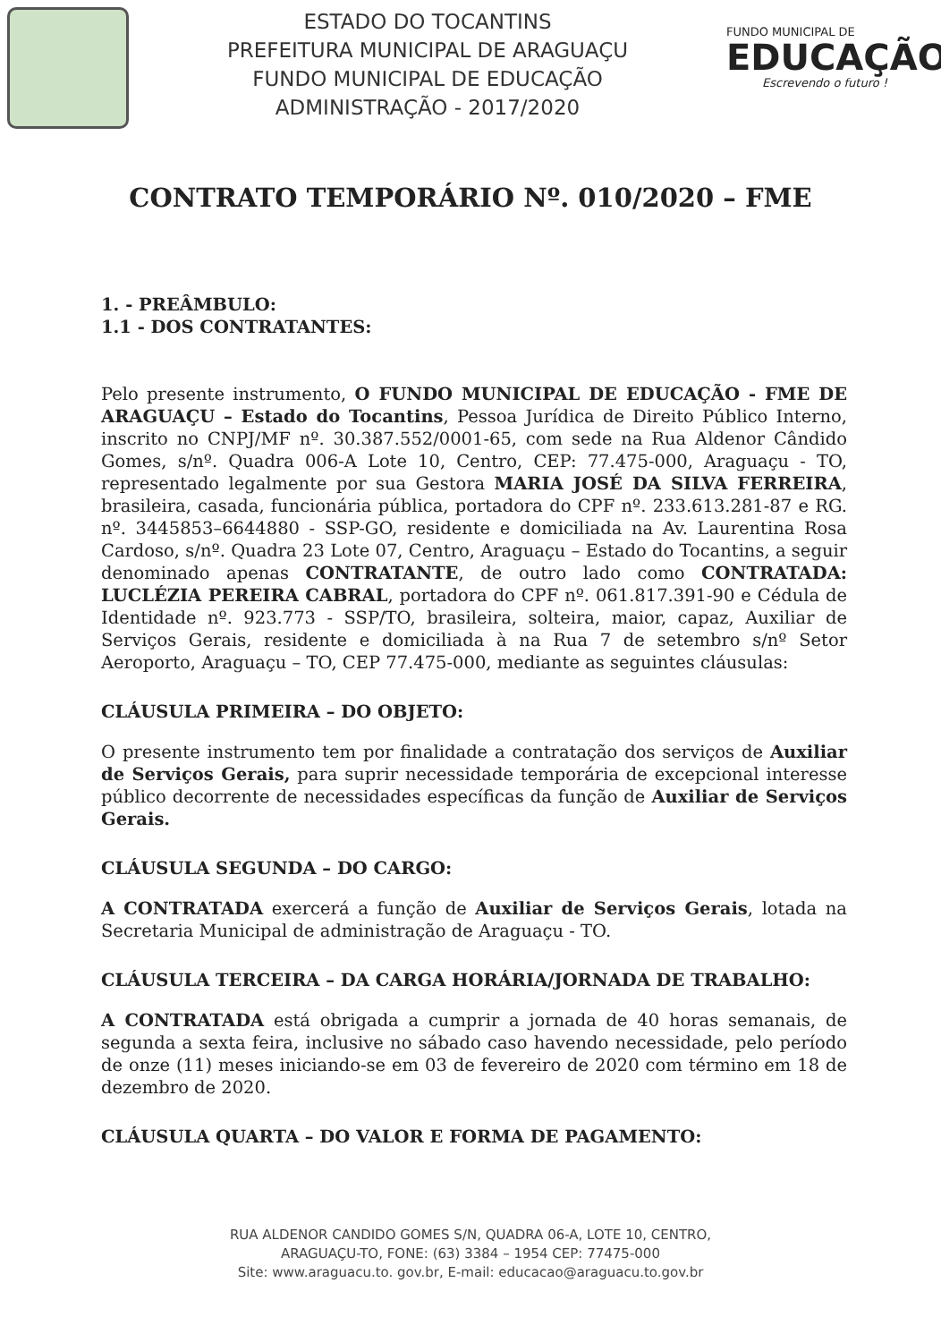ESTADO DO TOCANTINS
PREFEITURA MUNICIPAL DE ARAGUAÇU
FUNDO MUNICIPAL DE EDUCAÇÃO
ADMINISTRAÇÃO - 2017/2020
FUNDO MUNICIPAL DE
EDUCAÇÃO
Escrevendo o futuro !
CONTRATO TEMPORÁRIO Nº. 010/2020 – FME
1. - PREÂMBULO:
1.1 - DOS CONTRATANTES:
Pelo presente instrumento, O FUNDO MUNICIPAL DE EDUCAÇÃO - FME DE ARAGUAÇU – Estado do Tocantins, Pessoa Jurídica de Direito Público Interno, inscrito no CNPJ/MF nº. 30.387.552/0001-65, com sede na Rua Aldenor Cândido Gomes, s/nº. Quadra 006-A Lote 10, Centro, CEP: 77.475-000, Araguaçu - TO, representado legalmente por sua Gestora MARIA JOSÉ DA SILVA FERREIRA, brasileira, casada, funcionária pública, portadora do CPF nº. 233.613.281-87 e RG. nº. 3445853–6644880 - SSP-GO, residente e domiciliada na Av. Laurentina Rosa Cardoso, s/nº. Quadra 23 Lote 07, Centro, Araguaçu – Estado do Tocantins, a seguir denominado apenas CONTRATANTE, de outro lado como CONTRATADA: LUCLÉZIA PEREIRA CABRAL, portadora do CPF nº. 061.817.391-90 e Cédula de Identidade nº. 923.773 - SSP/TO, brasileira, solteira, maior, capaz, Auxiliar de Serviços Gerais, residente e domiciliada à na Rua 7 de setembro s/nº Setor Aeroporto, Araguaçu – TO, CEP 77.475-000, mediante as seguintes cláusulas:
CLÁUSULA PRIMEIRA – DO OBJETO:
O presente instrumento tem por finalidade a contratação dos serviços de Auxiliar de Serviços Gerais, para suprir necessidade temporária de excepcional interesse público decorrente de necessidades específicas da função de Auxiliar de Serviços Gerais.
CLÁUSULA SEGUNDA – DO CARGO:
A CONTRATADA exercerá a função de Auxiliar de Serviços Gerais, lotada na Secretaria Municipal de administração de Araguaçu - TO.
CLÁUSULA TERCEIRA – DA CARGA HORÁRIA/JORNADA DE TRABALHO:
A CONTRATADA está obrigada a cumprir a jornada de 40 horas semanais, de segunda a sexta feira, inclusive no sábado caso havendo necessidade, pelo período de onze (11) meses iniciando-se em 03 de fevereiro de 2020 com término em 18 de dezembro de 2020.
CLÁUSULA QUARTA – DO VALOR E FORMA DE PAGAMENTO:
RUA ALDENOR CANDIDO GOMES S/N, QUADRA 06-A, LOTE 10, CENTRO,
ARAGUAÇU-TO, FONE: (63) 3384 – 1954 CEP: 77475-000
Site: www.araguacu.to. gov.br, E-mail: educacao@araguacu.to.gov.br